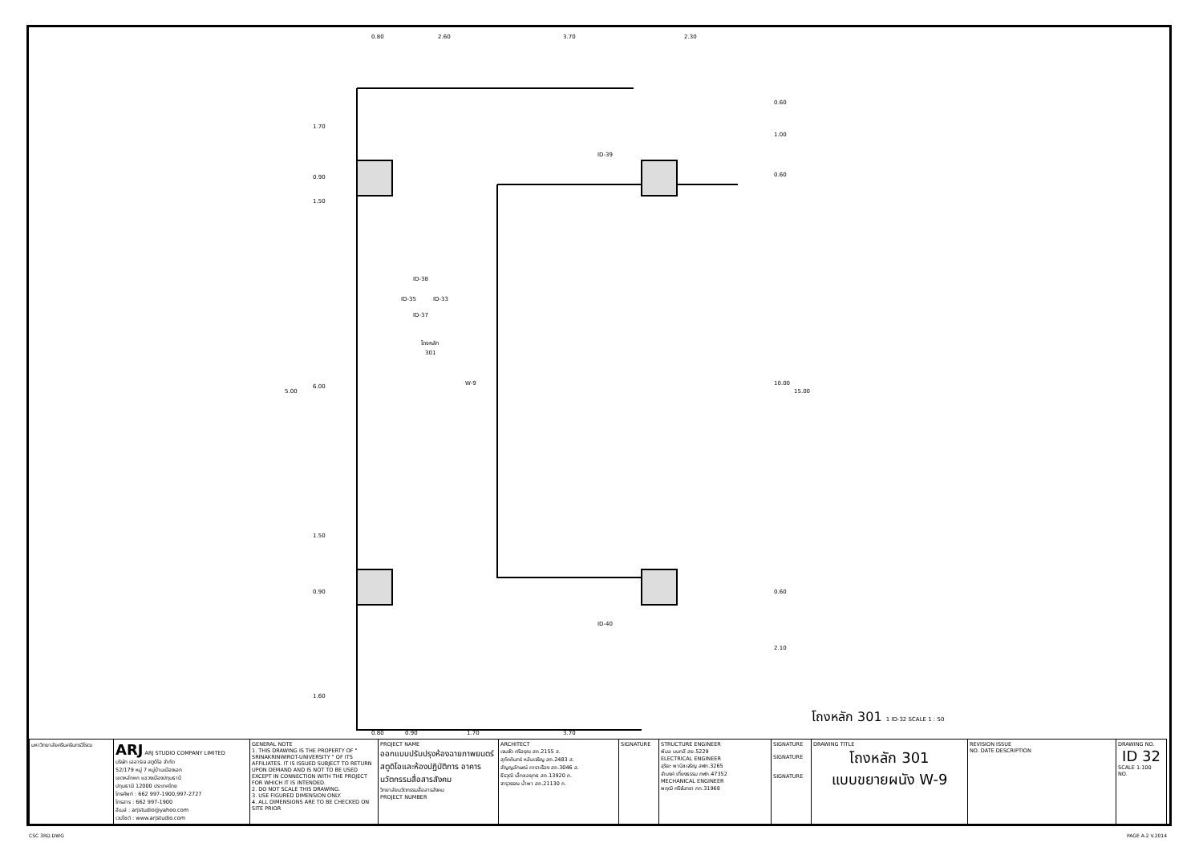0.80
2.60
3.70
2.30
1.70
0.90
1.50
6.00
5.00
1.50
0.90
1.60
0.60
1.00
0.60
10.00
15.00
0.60
2.10
0.80
0.90
1.70
3.70
โถงหลัก
301
W-9
ID-38
ID-35
ID-33
ID-37
ID-39
ID-40
โถงหลัก 301 1 ID-32 SCALE 1 : 50
| มหาวิทยาลัยศรีนครินทรวิโรฒ | ARJ ARJ STUDIO COMPANY LIMITED บริษัท เออาร์เจ สตูดิโอ จำกัด 52/179 หมู่ 7 หมู่บ้านเมืองเอก เขตหลักหก แขวงเมืองปทุมธานี ปทุมธานี 12000 ประเทศไทย โทรศัพท์ : 662 997-1900,997-2727 โทรสาร : 662 997-1900 อีเมล์ : arjstudio@yahoo.com เวปไซต์ : www.arjstudio.com | GENERAL NOTE 1. THIS DRAWING IS THE PROPERTY OF " SRINAKRINWIROT-UNIVERSITY " OF ITS AFFILIATES. IT IS ISSUED SUBJECT TO RETURN UPON DEMAND AND IS NOT TO BE USED EXCEPT IN CONNECTION WITH THE PROJECT FOR WHICH IT IS INTENDED. 2. DO NOT SCALE THIS DRAWING. 3. USE FIGURED DIMENSION ONLY. 4. ALL DIMENSIONS ARE TO BE CHECKED ON SITE PRIOR | PROJECT NAME ออกแบบปรับปรุงห้องฉายภาพยนตร์ สตูดิโอและห้องปฏิบัติการ อาคารนวัตกรรมสื่อสารสังคม วิทยาลัยนวัตกรรมสื่อสารสังคม PROJECT NUMBER | ARCHITECT เจนจัด ศรีอรุณ สถ.2155 ส. สุภัคคินทร์ หลิมเจริญ สถ.2483 ส. สัญญลักษณ์ คาราเรือง สถ.3046 ส. ธีรวุฒิ เล็กชลยุทธ สถ.13920 ภ. จารุวรรณ น้ำพา สถ.21130 ภ. | SIGNATURE | STRUCTURE ENGINEER พิมล นนทลี สย.5229 ELECTRICAL ENGINEER สุริยะ พานิชเจริญ สฟก.3265 จำนงค์ เที่ยงธรรม ภฟก.47352 MECHANICAL ENGINEER พฤฒิ ศรีจันทรา ภก.31968 | SIGNATURE SIGNATURE SIGNATURE | DRAWING TITLE โถงหลัก 301 แบบขยายผนัง W-9 | REVISION ISSUE NO. DATE DESCRIPTION | DRAWING NO. ID 32 SCALE 1:100 NO. |
CSC 3RD.DWG PAGE A-2 V.2014